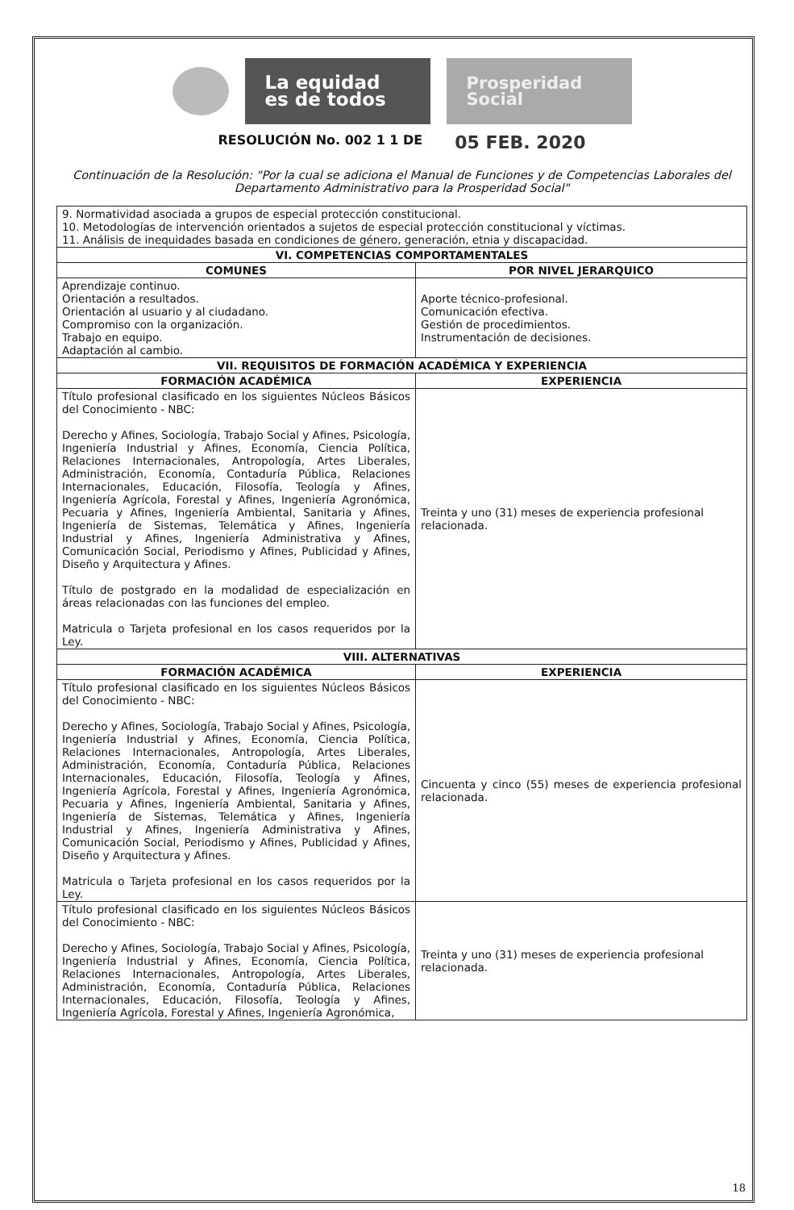La equidad
es de todos
Prosperidad
Social
RESOLUCIÓN No. 002 1 1 DE 05 FEB. 2020
Continuación de la Resolución: "Por la cual se adiciona el Manual de Funciones y de Competencias Laborales del Departamento Administrativo para la Prosperidad Social"
| 9. Normatividad asociada a grupos de especial protección constitucional. 10. Metodologías de intervención orientados a sujetos de especial protección constitucional y víctimas. 11. Análisis de inequidades basada en condiciones de género, generación, etnia y discapacidad. | |
| VI. COMPETENCIAS COMPORTAMENTALES | |
| COMUNES | POR NIVEL JERARQUICO |
| Aprendizaje continuo. Orientación a resultados. Orientación al usuario y al ciudadano. Compromiso con la organización. Trabajo en equipo. Adaptación al cambio. | Aporte técnico-profesional. Comunicación efectiva. Gestión de procedimientos. Instrumentación de decisiones. |
| VII. REQUISITOS DE FORMACIÓN ACADÉMICA Y EXPERIENCIA | |
| FORMACIÓN ACADÉMICA | EXPERIENCIA |
| Título profesional clasificado en los siguientes Núcleos Básicos del Conocimiento - NBC: Derecho y Afines, Sociología, Trabajo Social y Afines, Psicología, Ingeniería Industrial y Afines, Economía, Ciencia Política, Relaciones Internacionales, Antropología, Artes Liberales, Administración, Economía, Contaduría Pública, Relaciones Internacionales, Educación, Filosofía, Teología y Afines, Ingeniería Agrícola, Forestal y Afines, Ingeniería Agronómica, Pecuaria y Afines, Ingeniería Ambiental, Sanitaria y Afines, Ingeniería de Sistemas, Telemática y Afines, Ingeniería Industrial y Afines, Ingeniería Administrativa y Afines, Comunicación Social, Periodismo y Afines, Publicidad y Afines, Diseño y Arquitectura y Afines. Título de postgrado en la modalidad de especialización en áreas relacionadas con las funciones del empleo. Matricula o Tarjeta profesional en los casos requeridos por la Ley. | Treinta y uno (31) meses de experiencia profesional relacionada. |
| VIII. ALTERNATIVAS | |
| FORMACIÓN ACADÉMICA | EXPERIENCIA |
| Título profesional clasificado en los siguientes Núcleos Básicos del Conocimiento - NBC: Derecho y Afines, Sociología, Trabajo Social y Afines, Psicología, Ingeniería Industrial y Afines, Economía, Ciencia Política, Relaciones Internacionales, Antropología, Artes Liberales, Administración, Economía, Contaduría Pública, Relaciones Internacionales, Educación, Filosofía, Teología y Afines, Ingeniería Agrícola, Forestal y Afines, Ingeniería Agronómica, Pecuaria y Afines, Ingeniería Ambiental, Sanitaria y Afines, Ingeniería de Sistemas, Telemática y Afines, Ingeniería Industrial y Afines, Ingeniería Administrativa y Afines, Comunicación Social, Periodismo y Afines, Publicidad y Afines, Diseño y Arquitectura y Afines. Matricula o Tarjeta profesional en los casos requeridos por la Ley. | Cincuenta y cinco (55) meses de experiencia profesional relacionada. |
| Título profesional clasificado en los siguientes Núcleos Básicos del Conocimiento - NBC: Derecho y Afines, Sociología, Trabajo Social y Afines, Psicología, Ingeniería Industrial y Afines, Economía, Ciencia Política, Relaciones Internacionales, Antropología, Artes Liberales, Administración, Economía, Contaduría Pública, Relaciones Internacionales, Educación, Filosofía, Teología y Afines, Ingeniería Agrícola, Forestal y Afines, Ingeniería Agronómica, | Treinta y uno (31) meses de experiencia profesional relacionada. |
18